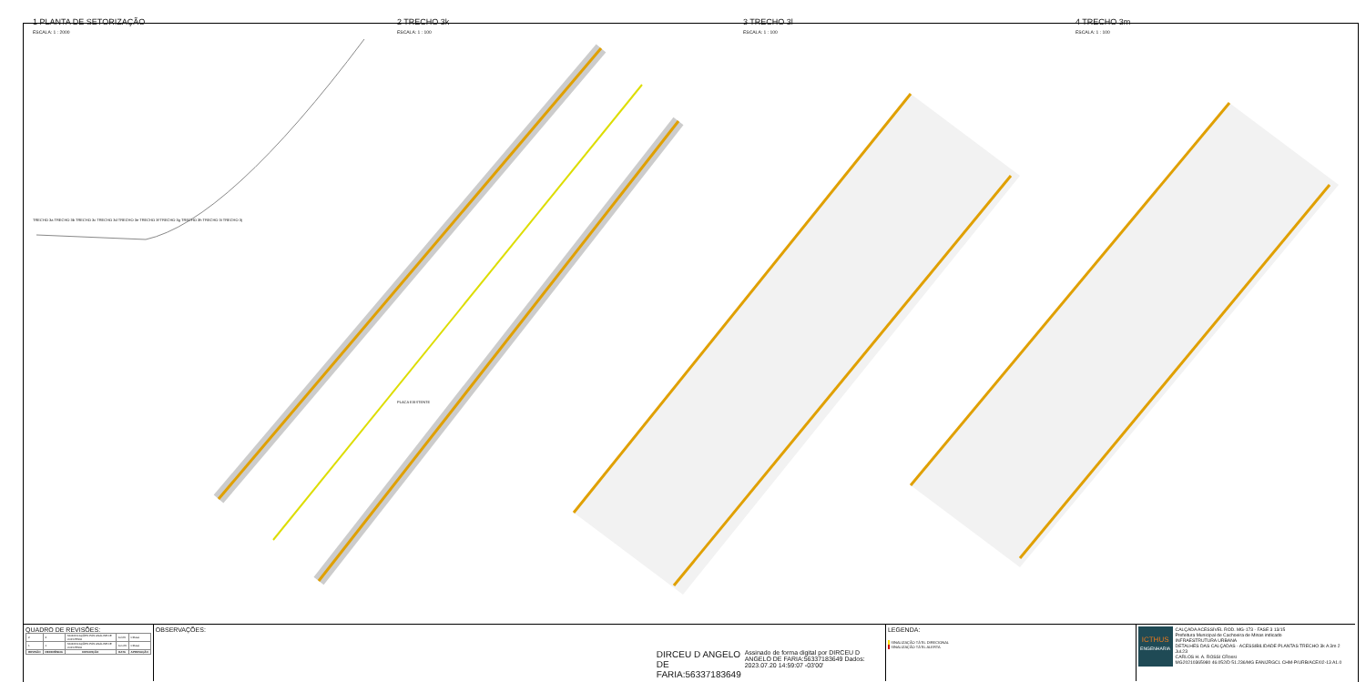1 PLANTA DE SETORIZAÇÃO
ESCALA: 1 : 2000
TRECHO 3a TRECHO 3b TRECHO 3c TRECHO 3d TRECHO 3e TRECHO 3f TRECHO 3g TRECHO 3h TRECHO 3i TRECHO 3j
2 TRECHO 3k
ESCALA: 1 : 100
PLACA EXISTENTE
3 TRECHO 3l
ESCALA: 1 : 100
4 TRECHO 3m
ESCALA: 1 : 100
QUADRO DE REVISÕES:
| 2 | 2 | MODIFICAÇÕES PÓS ANÁLISE DE CONVÊNIO | Jul.23 | CRossi |
| 1 | 1 | MODIFICAÇÕES PÓS ANÁLISE DE CONVÊNIO | Jun.23 | CRossi |
| REVISÃO | REFERÊNCIA | DESCRIÇÃO | DATA | APROVAÇÃO |
OBSERVAÇÕES:
DIRCEU D ANGELO DE FARIA:56337183649
Assinado de forma digital por DIRCEU D ANGELO DE FARIA:56337183649 Dados: 2023.07.20 14:59:07 -03'00'
LEGENDA:
SINALIZAÇÃO TÁTIL DIRECIONAL
SINALIZAÇÃO TÁTIL ALERTA
ICTHUS
ENGENHARIA
CALÇADA ACESSÍVEL ROD. MG-173 - FASE 3 13/15
Prefeitura Municipal de Cachoeira de Minas indicado
INFRAESTRUTURA URBANA
DETALHES DAS CALÇADAS - ACESSIBILIDADE PLANTAS TRECHO 3k A 3m 2 Jul.23
CARLOS H. A. ROSSI CRossi
MG20210365980 46.052/D 51.236/MG EAN/JRGCL CHM-P/URB/ACE/02-13 A1.0